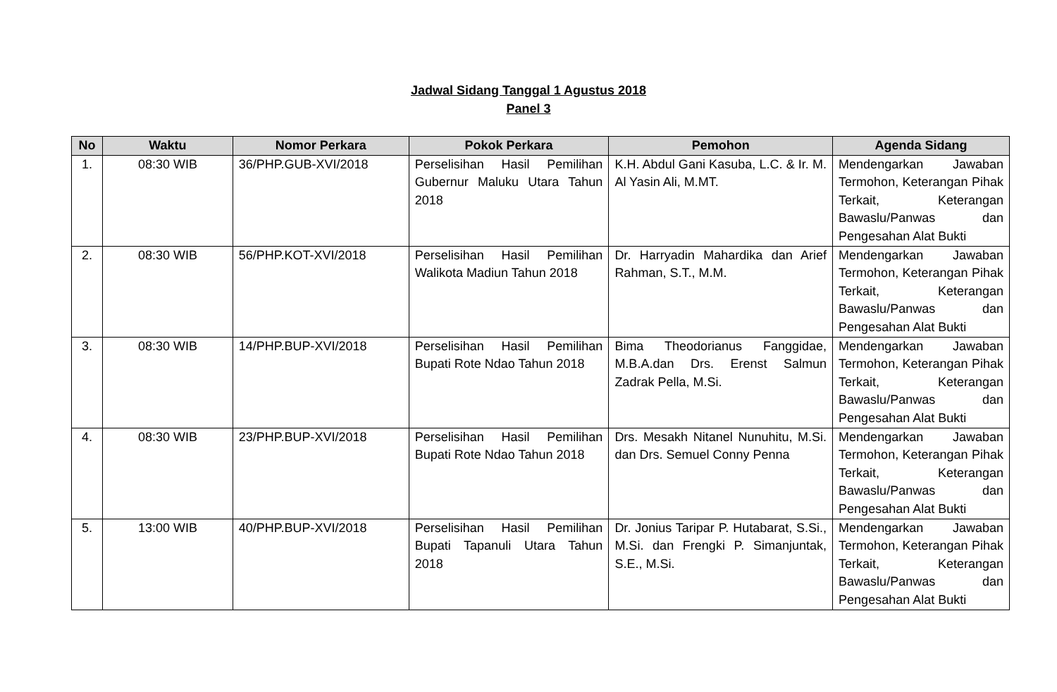Jadwal Sidang Tanggal 1 Agustus 2018
Panel 3
| No | Waktu | Nomor Perkara | Pokok Perkara | Pemohon | Agenda Sidang |
| --- | --- | --- | --- | --- | --- |
| 1. | 08:30 WIB | 36/PHP.GUB-XVI/2018 | Perselisihan Hasil Pemilihan Gubernur Maluku Utara Tahun 2018 | K.H. Abdul Gani Kasuba, L.C. & Ir. M. Al Yasin Ali, M.MT. | Mendengarkan Jawaban Termohon, Keterangan Pihak Terkait, Keterangan Bawaslu/Panwas dan Pengesahan Alat Bukti |
| 2. | 08:30 WIB | 56/PHP.KOT-XVI/2018 | Perselisihan Hasil Pemilihan Walikota Madiun Tahun 2018 | Dr. Harryadin Mahardika dan Arief Rahman, S.T., M.M. | Mendengarkan Jawaban Termohon, Keterangan Pihak Terkait, Keterangan Bawaslu/Panwas dan Pengesahan Alat Bukti |
| 3. | 08:30 WIB | 14/PHP.BUP-XVI/2018 | Perselisihan Hasil Pemilihan Bupati Rote Ndao Tahun 2018 | Bima Theodorianus Fanggidae, M.B.A.dan Drs. Erenst Salmun Zadrak Pella, M.Si. | Mendengarkan Jawaban Termohon, Keterangan Pihak Terkait, Keterangan Bawaslu/Panwas dan Pengesahan Alat Bukti |
| 4. | 08:30 WIB | 23/PHP.BUP-XVI/2018 | Perselisihan Hasil Pemilihan Bupati Rote Ndao Tahun 2018 | Drs. Mesakh Nitanel Nunuhitu, M.Si. dan Drs. Semuel Conny Penna | Mendengarkan Jawaban Termohon, Keterangan Pihak Terkait, Keterangan Bawaslu/Panwas dan Pengesahan Alat Bukti |
| 5. | 13:00 WIB | 40/PHP.BUP-XVI/2018 | Perselisihan Hasil Pemilihan Bupati Tapanuli Utara Tahun 2018 | Dr. Jonius Taripar P. Hutabarat, S.Si., M.Si. dan Frengki P. Simanjuntak, S.E., M.Si. | Mendengarkan Jawaban Termohon, Keterangan Pihak Terkait, Keterangan Bawaslu/Panwas dan Pengesahan Alat Bukti |